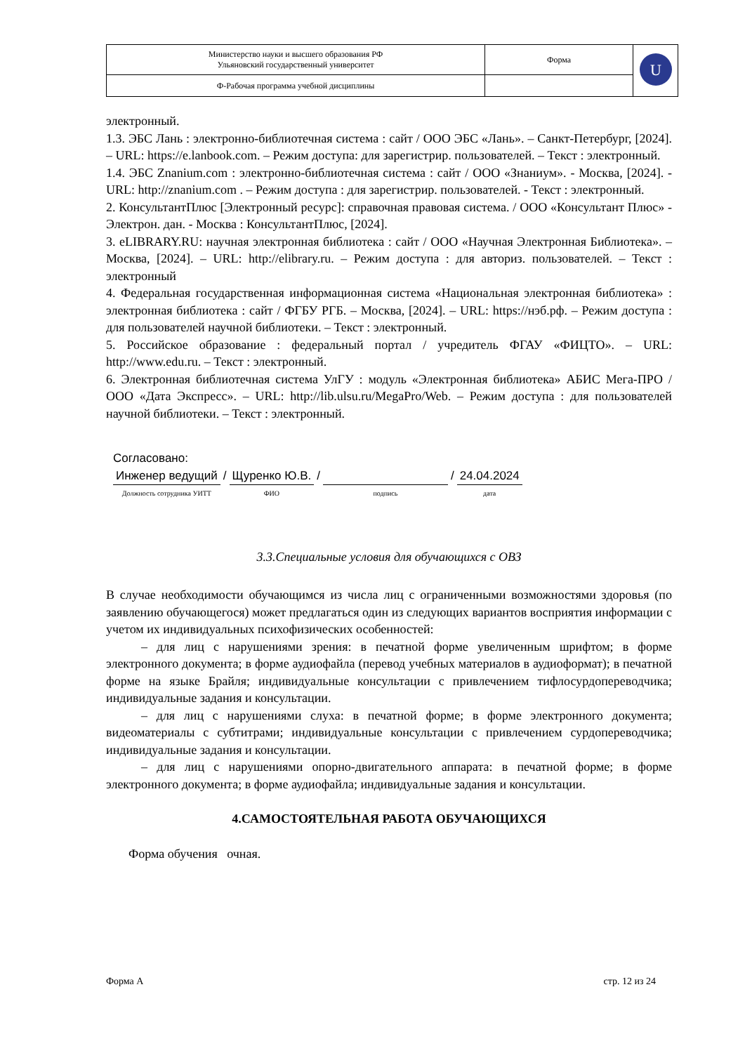| Министерство науки и высшего образования РФ Ульяновский государственный университет | Форма | U |
| Ф-Рабочая программа учебной дисциплины | | |
электронный.
1.3. ЭБС Лань : электронно-библиотечная система : сайт / ООО ЭБС «Лань». – Санкт-Петербург, [2024]. – URL: https://e.lanbook.com. – Режим доступа: для зарегистрир. пользователей. – Текст : электронный.
1.4. ЭБС Znanium.com : электронно-библиотечная система : сайт / ООО «Знаниум». - Москва, [2024]. - URL: http://znanium.com . – Режим доступа : для зарегистрир. пользователей. - Текст : электронный.
2. КонсультантПлюс [Электронный ресурс]: справочная правовая система. / ООО «Консультант Плюс» - Электрон. дан. - Москва : КонсультантПлюс, [2024].
3. eLIBRARY.RU: научная электронная библиотека : сайт / ООО «Научная Электронная Библиотека». – Москва, [2024]. – URL: http://elibrary.ru. – Режим доступа : для авториз. пользователей. – Текст : электронный
4. Федеральная государственная информационная система «Национальная электронная библиотека» : электронная библиотека : сайт / ФГБУ РГБ. – Москва, [2024]. – URL: https://нэб.рф. – Режим доступа : для пользователей научной библиотеки. – Текст : электронный.
5. Российское образование : федеральный портал / учредитель ФГАУ «ФИЦТО». – URL: http://www.edu.ru. – Текст : электронный.
6. Электронная библиотечная система УлГУ : модуль «Электронная библиотека» АБИС Мега-ПРО / ООО «Дата Экспресс». – URL: http://lib.ulsu.ru/MegaPro/Web. – Режим доступа : для пользователей научной библиотеки. – Текст : электронный.
Согласовано:
| Инженер ведущий | / | Щуренко Ю.В. | / | | / | 24.04.2024 |
| Должность сотрудника УИТТ | | ФИО | | подпись | | дата |
3.3.Специальные условия для обучающихся с ОВЗ
В случае необходимости обучающимся из числа лиц с ограниченными возможностями здоровья (по заявлению обучающегося) может предлагаться один из следующих вариантов восприятия информации с учетом их индивидуальных психофизических особенностей:
– для лиц с нарушениями зрения: в печатной форме увеличенным шрифтом; в форме электронного документа; в форме аудиофайла (перевод учебных материалов в аудиоформат); в печатной форме на языке Брайля; индивидуальные консультации с привлечением тифлосурдопереводчика; индивидуальные задания и консультации.
– для лиц с нарушениями слуха: в печатной форме; в форме электронного документа; видеоматериалы с субтитрами; индивидуальные консультации с привлечением сурдопереводчика; индивидуальные задания и консультации.
– для лиц с нарушениями опорно-двигательного аппарата: в печатной форме; в форме электронного документа; в форме аудиофайла; индивидуальные задания и консультации.
4.САМОСТОЯТЕЛЬНАЯ РАБОТА ОБУЧАЮЩИХСЯ
Форма обучения очная.
Форма А стр. 12 из 24